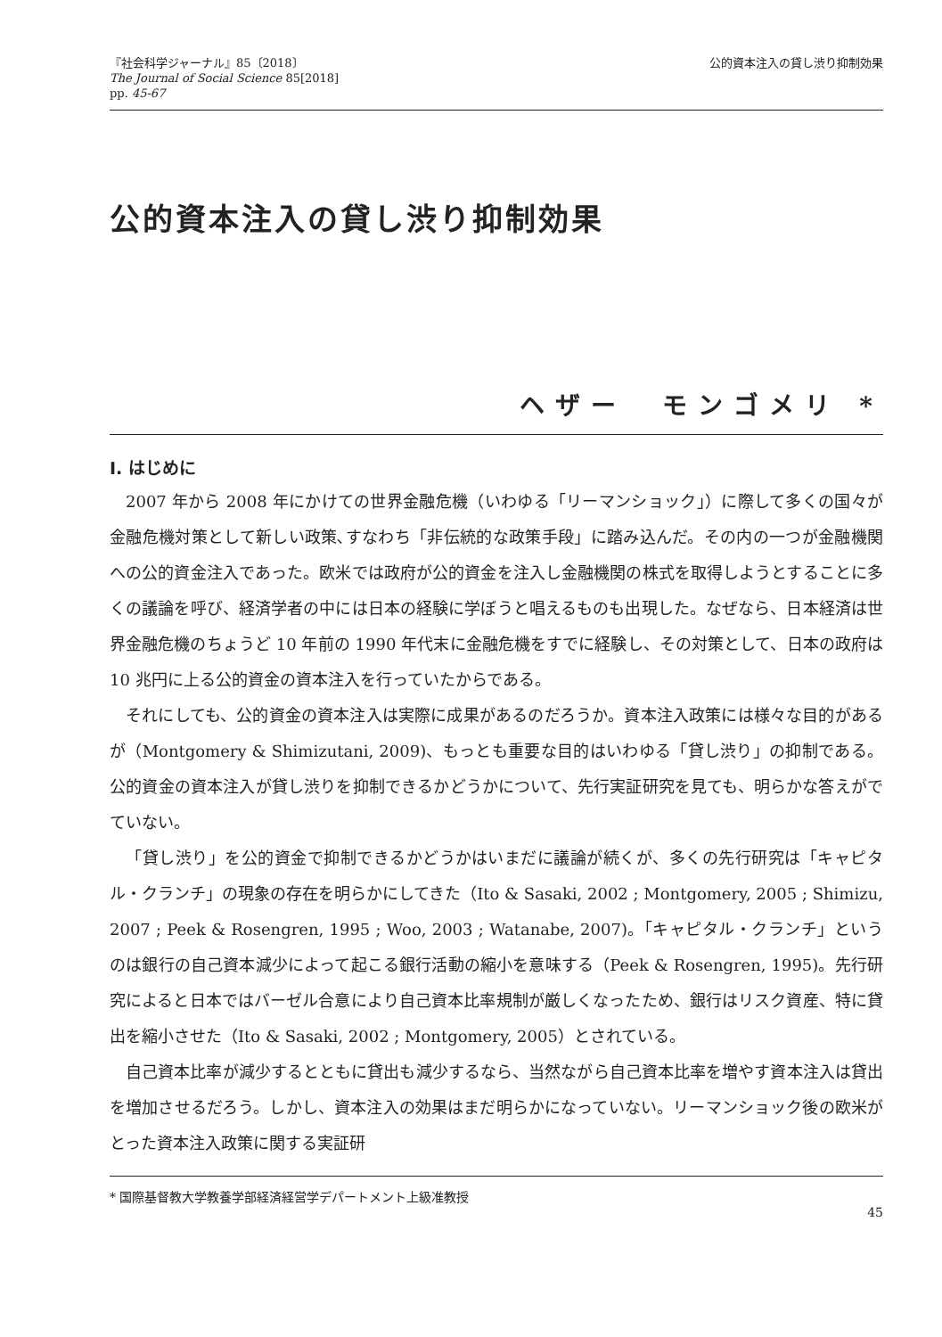『社会科学ジャーナル』85〔2018〕
The Journal of Social Science 85[2018]
pp. 45-67
公的資本注入の貸し渋り抑制効果
公的資本注入の貸し渋り抑制効果
ヘザー　モンゴメリ *
Ⅰ. はじめに
2007 年から 2008 年にかけての世界金融危機（いわゆる「リーマンショック」）に際して多くの国々が金融危機対策として新しい政策､すなわち「非伝統的な政策手段」に踏み込んだ。その内の一つが金融機関への公的資金注入であった。欧米では政府が公的資金を注入し金融機関の株式を取得しようとすることに多くの議論を呼び、経済学者の中には日本の経験に学ぼうと唱えるものも出現した。なぜなら、日本経済は世界金融危機のちょうど 10 年前の 1990 年代末に金融危機をすでに経験し、その対策として、日本の政府は 10 兆円に上る公的資金の資本注入を行っていたからである。
それにしても、公的資金の資本注入は実際に成果があるのだろうか。資本注入政策には様々な目的があるが（Montgomery & Shimizutani, 2009)、もっとも重要な目的はいわゆる「貸し渋り」の抑制である。公的資金の資本注入が貸し渋りを抑制できるかどうかについて、先行実証研究を見ても、明らかな答えがでていない。
「貸し渋り」を公的資金で抑制できるかどうかはいまだに議論が続くが、多くの先行研究は「キャピタル・クランチ」の現象の存在を明らかにしてきた（Ito & Sasaki, 2002 ; Montgomery, 2005 ; Shimizu, 2007 ; Peek & Rosengren, 1995 ; Woo, 2003 ; Watanabe, 2007)。「キャピタル・クランチ」というのは銀行の自己資本減少によって起こる銀行活動の縮小を意味する（Peek & Rosengren, 1995)。先行研究によると日本ではバーゼル合意により自己資本比率規制が厳しくなったため、銀行はリスク資産、特に貸出を縮小させた（Ito & Sasaki, 2002 ; Montgomery, 2005）とされている。
自己資本比率が減少するとともに貸出も減少するなら、当然ながら自己資本比率を増やす資本注入は貸出を増加させるだろう。しかし、資本注入の効果はまだ明らかになっていない。リーマンショック後の欧米がとった資本注入政策に関する実証研
* 国際基督教大学教養学部経済経営学デパートメント上級准教授 45